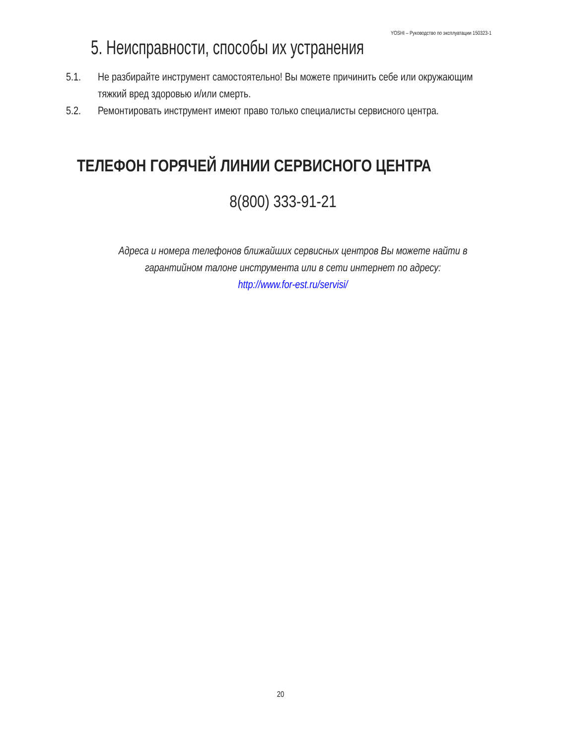YOSHI – Руководство по эксплуатации 150323-1
5. Неисправности, способы их устранения
5.1. Не разбирайте инструмент самостоятельно! Вы можете причинить себе или окружающим тяжкий вред здоровью и/или смерть.
5.2. Ремонтировать инструмент имеют право только специалисты сервисного центра.
ТЕЛЕФОН ГОРЯЧЕЙ ЛИНИИ СЕРВИСНОГО ЦЕНТРА
8(800) 333-91-21
Адреса и номера телефонов ближайших сервисных центров Вы можете найти в гарантийном талоне инструмента или в сети интернет по адресу:
http://www.for-est.ru/servisi/
20